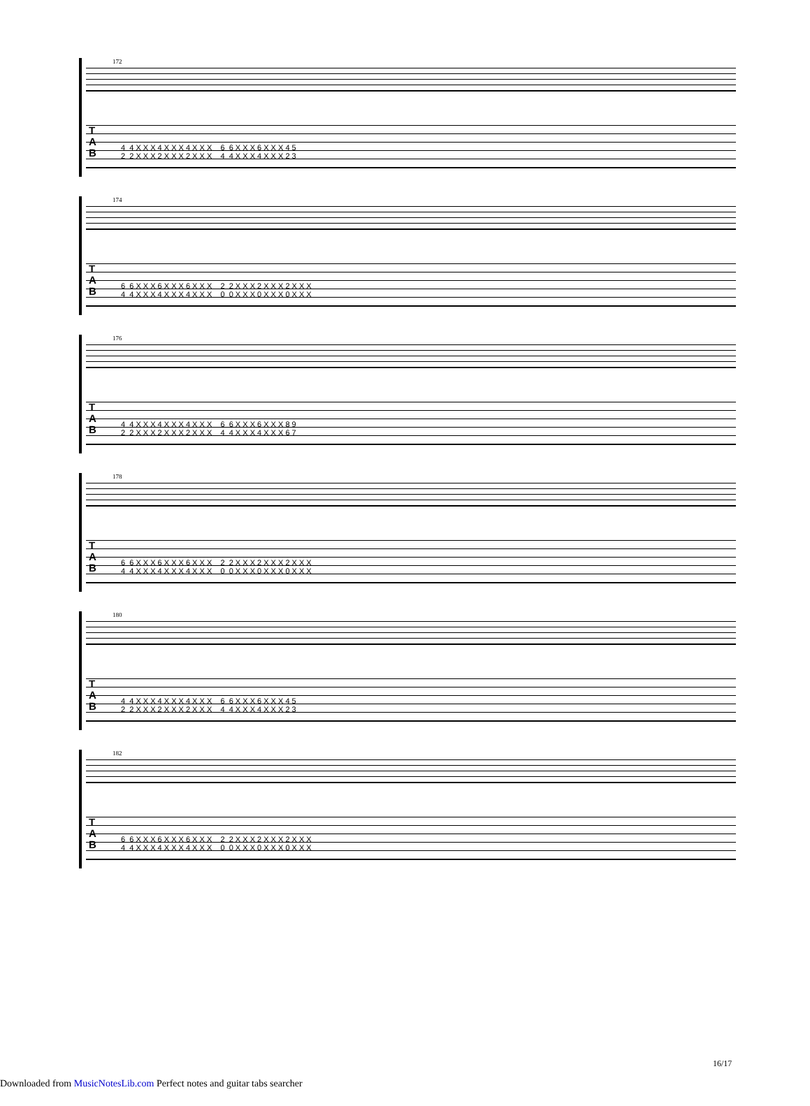172
T
A
B
4 4 X X X 4 X X X 4 X X X 6 6 X X X 6 X X X 4 5 2 2 X X X 2 X X X 2 X X X 4 4 X X X 4 X X X 2 3
174
T
A
B
6 6 X X X 6 X X X 6 X X X 2 2 X X X 2 X X X 2 X X X 4 4 X X X 4 X X X 4 X X X 0 0 X X X 0 X X X 0 X X X
176
T
A
B
4 4 X X X 4 X X X 4 X X X 6 6 X X X 6 X X X 8 9 2 2 X X X 2 X X X 2 X X X 4 4 X X X 4 X X X 6 7
178
T
A
B
6 6 X X X 6 X X X 6 X X X 2 2 X X X 2 X X X 2 X X X 4 4 X X X 4 X X X 4 X X X 0 0 X X X 0 X X X 0 X X X
180
T
A
B
4 4 X X X 4 X X X 4 X X X 6 6 X X X 6 X X X 4 5 2 2 X X X 2 X X X 2 X X X 4 4 X X X 4 X X X 2 3
182
T
A
B
6 6 X X X 6 X X X 6 X X X 2 2 X X X 2 X X X 2 X X X 4 4 X X X 4 X X X 4 X X X 0 0 X X X 0 X X X 0 X X X
16/17
Downloaded from MusicNotesLib.com Perfect notes and guitar tabs searcher